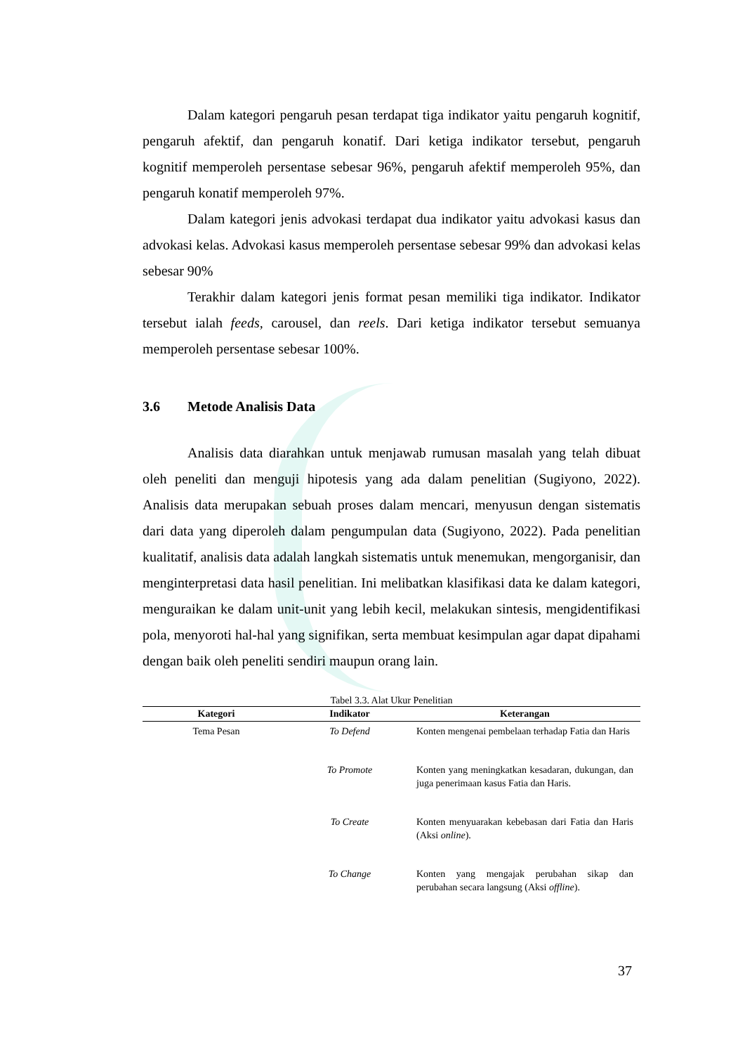Dalam kategori pengaruh pesan terdapat tiga indikator yaitu pengaruh kognitif, pengaruh afektif, dan pengaruh konatif. Dari ketiga indikator tersebut, pengaruh kognitif memperoleh persentase sebesar 96%, pengaruh afektif memperoleh 95%, dan pengaruh konatif memperoleh 97%.
Dalam kategori jenis advokasi terdapat dua indikator yaitu advokasi kasus dan advokasi kelas. Advokasi kasus memperoleh persentase sebesar 99% dan advokasi kelas sebesar 90%
Terakhir dalam kategori jenis format pesan memiliki tiga indikator. Indikator tersebut ialah feeds, carousel, dan reels. Dari ketiga indikator tersebut semuanya memperoleh persentase sebesar 100%.
3.6 Metode Analisis Data
Analisis data diarahkan untuk menjawab rumusan masalah yang telah dibuat oleh peneliti dan menguji hipotesis yang ada dalam penelitian (Sugiyono, 2022). Analisis data merupakan sebuah proses dalam mencari, menyusun dengan sistematis dari data yang diperoleh dalam pengumpulan data (Sugiyono, 2022). Pada penelitian kualitatif, analisis data adalah langkah sistematis untuk menemukan, mengorganisir, dan menginterpretasi data hasil penelitian. Ini melibatkan klasifikasi data ke dalam kategori, menguraikan ke dalam unit-unit yang lebih kecil, melakukan sintesis, mengidentifikasi pola, menyoroti hal-hal yang signifikan, serta membuat kesimpulan agar dapat dipahami dengan baik oleh peneliti sendiri maupun orang lain.
Tabel 3.3. Alat Ukur Penelitian
| Kategori | Indikator | Keterangan |
| --- | --- | --- |
| Tema Pesan | To Defend | Konten mengenai pembelaan terhadap Fatia dan Haris |
| | To Promote | Konten yang meningkatkan kesadaran, dukungan, dan juga penerimaan kasus Fatia dan Haris. |
| | To Create | Konten menyuarakan kebebasan dari Fatia dan Haris (Aksi online ). |
| | To Change | Konten yang mengajak perubahan sikap dan perubahan secara langsung (Aksi offline ). |
37